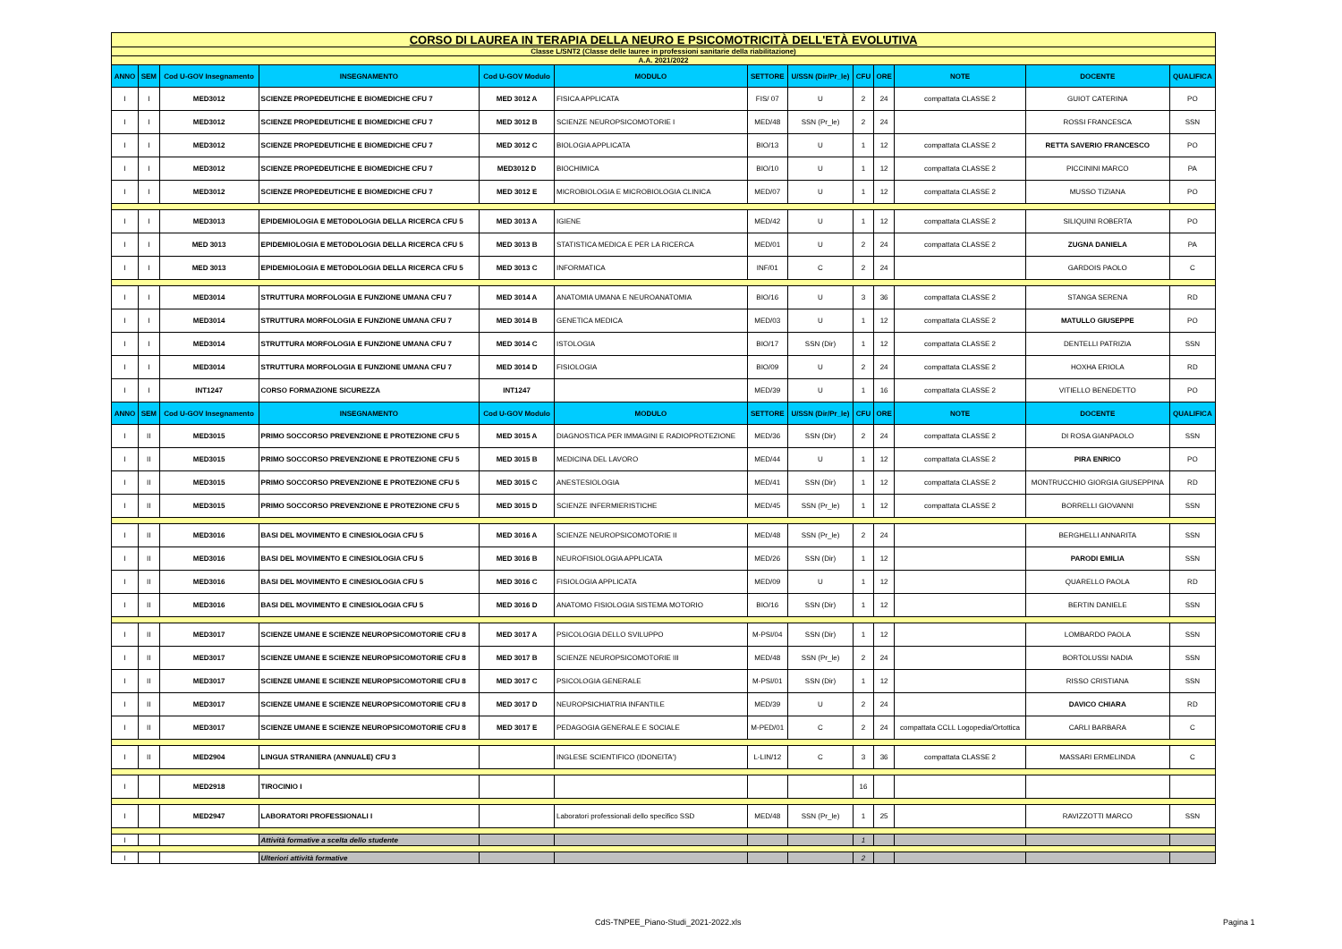| CORSO DI LAUREA IN TERAPIA DELLA NEURO E PSICOMOTRICITÀ DELL'ETÀ EVOLUTIVA | | | | | | | | | | | | |
| Classe L/SNT2 (Classe delle lauree in professioni sanitarie della riabilitazione) | | | | | | | | | | | | |
| A.A. 2021/2022 | | | | | | | | | | | | |
| ANNO | SEM | Cod U-GOV Insegnamento | INSEGNAMENTO | Cod U-GOV Modulo | MODULO | SETTORE | U/SSN (Dir/Pr_le) | CFU | ORE | NOTE | DOCENTE | QUALIFICA |
| I | I | MED3012 | SCIENZE PROPEDEUTICHE E BIOMEDICHE CFU 7 | MED 3012 A | FISICA APPLICATA | FIS/ 07 | U | 2 | 24 | compattata CLASSE 2 | GUIOT CATERINA | PO |
| I | I | MED3012 | SCIENZE PROPEDEUTICHE E BIOMEDICHE CFU 7 | MED 3012 B | SCIENZE NEUROPSICOMOTORIE I | MED/48 | SSN (Pr_le) | 2 | 24 | | ROSSI FRANCESCA | SSN |
| I | I | MED3012 | SCIENZE PROPEDEUTICHE E BIOMEDICHE CFU 7 | MED 3012 C | BIOLOGIA APPLICATA | BIO/13 | U | 1 | 12 | compattata CLASSE 2 | RETTA SAVERIO FRANCESCO | PO |
| I | I | MED3012 | SCIENZE PROPEDEUTICHE E BIOMEDICHE CFU 7 | MED3012 D | BIOCHIMICA | BIO/10 | U | 1 | 12 | compattata CLASSE 2 | PICCININI MARCO | PA |
| I | I | MED3012 | SCIENZE PROPEDEUTICHE E BIOMEDICHE CFU 7 | MED 3012 E | MICROBIOLOGIA E MICROBIOLOGIA CLINICA | MED/07 | U | 1 | 12 | compattata CLASSE 2 | MUSSO TIZIANA | PO |
| I | I | MED3013 | EPIDEMIOLOGIA E METODOLOGIA DELLA RICERCA CFU 5 | MED 3013 A | IGIENE | MED/42 | U | 1 | 12 | compattata CLASSE 2 | SILIQUINI ROBERTA | PO |
| I | I | MED 3013 | EPIDEMIOLOGIA E METODOLOGIA DELLA RICERCA CFU 5 | MED 3013 B | STATISTICA MEDICA E PER LA RICERCA | MED/01 | U | 2 | 24 | compattata CLASSE 2 | ZUGNA DANIELA | PA |
| I | I | MED 3013 | EPIDEMIOLOGIA E METODOLOGIA DELLA RICERCA CFU 5 | MED 3013 C | INFORMATICA | INF/01 | C | 2 | 24 | | GARDOIS PAOLO | C |
| I | I | MED3014 | STRUTTURA MORFOLOGIA E FUNZIONE UMANA CFU 7 | MED 3014 A | ANATOMIA UMANA E NEUROANATOMIA | BIO/16 | U | 3 | 36 | compattata CLASSE 2 | STANGA SERENA | RD |
| I | I | MED3014 | STRUTTURA MORFOLOGIA E FUNZIONE UMANA CFU 7 | MED 3014 B | GENETICA MEDICA | MED/03 | U | 1 | 12 | compattata CLASSE 2 | MATULLO GIUSEPPE | PO |
| I | I | MED3014 | STRUTTURA MORFOLOGIA E FUNZIONE UMANA CFU 7 | MED 3014 C | ISTOLOGIA | BIO/17 | SSN (Dir) | 1 | 12 | compattata CLASSE 2 | DENTELLI PATRIZIA | SSN |
| I | I | MED3014 | STRUTTURA MORFOLOGIA E FUNZIONE UMANA CFU 7 | MED 3014 D | FISIOLOGIA | BIO/09 | U | 2 | 24 | compattata CLASSE 2 | HOXHA ERIOLA | RD |
| I | I | INT1247 | CORSO FORMAZIONE SICUREZZA | INT1247 | | MED/39 | U | 1 | 16 | compattata CLASSE 2 | VITIELLO BENEDETTO | PO |
| ANNO | SEM | Cod U-GOV Insegnamento | INSEGNAMENTO | Cod U-GOV Modulo | MODULO | SETTORE | U/SSN (Dir/Pr_le) | CFU | ORE | NOTE | DOCENTE | QUALIFICA |
| I | II | MED3015 | PRIMO SOCCORSO PREVENZIONE E PROTEZIONE CFU 5 | MED 3015 A | DIAGNOSTICA PER IMMAGINI E RADIOPROTEZIONE | MED/36 | SSN (Dir) | 2 | 24 | compattata CLASSE 2 | DI ROSA GIANPAOLO | SSN |
| I | II | MED3015 | PRIMO SOCCORSO PREVENZIONE E PROTEZIONE CFU 5 | MED 3015 B | MEDICINA DEL LAVORO | MED/44 | U | 1 | 12 | compattata CLASSE 2 | PIRA ENRICO | PO |
| I | II | MED3015 | PRIMO SOCCORSO PREVENZIONE E PROTEZIONE CFU 5 | MED 3015 C | ANESTESIOLOGIA | MED/41 | SSN (Dir) | 1 | 12 | compattata CLASSE 2 | MONTRUCCHIO GIORGIA GIUSEPPINA | RD |
| I | II | MED3015 | PRIMO SOCCORSO PREVENZIONE E PROTEZIONE CFU 5 | MED 3015 D | SCIENZE INFERMIERISTICHE | MED/45 | SSN (Pr_le) | 1 | 12 | compattata CLASSE 2 | BORRELLI GIOVANNI | SSN |
| I | II | MED3016 | BASI DEL MOVIMENTO E CINESIOLOGIA CFU 5 | MED 3016 A | SCIENZE NEUROPSICOMOTORIE II | MED/48 | SSN (Pr_le) | 2 | 24 | | BERGHELLI ANNARITA | SSN |
| I | II | MED3016 | BASI DEL MOVIMENTO E CINESIOLOGIA CFU 5 | MED 3016 B | NEUROFISIOLOGIA APPLICATA | MED/26 | SSN (Dir) | 1 | 12 | | PARODI EMILIA | SSN |
| I | II | MED3016 | BASI DEL MOVIMENTO E CINESIOLOGIA CFU 5 | MED 3016 C | FISIOLOGIA APPLICATA | MED/09 | U | 1 | 12 | | QUARELLO PAOLA | RD |
| I | II | MED3016 | BASI DEL MOVIMENTO E CINESIOLOGIA CFU 5 | MED 3016 D | ANATOMO FISIOLOGIA SISTEMA MOTORIO | BIO/16 | SSN (Dir) | 1 | 12 | | BERTIN DANIELE | SSN |
| I | II | MED3017 | SCIENZE UMANE E SCIENZE NEUROPSICOMOTORIE CFU 8 | MED 3017 A | PSICOLOGIA DELLO SVILUPPO | M-PSI/04 | SSN (Dir) | 1 | 12 | | LOMBARDO PAOLA | SSN |
| I | II | MED3017 | SCIENZE UMANE E SCIENZE NEUROPSICOMOTORIE CFU 8 | MED 3017 B | SCIENZE NEUROPSICOMOTORIE III | MED/48 | SSN (Pr_le) | 2 | 24 | | BORTOLUSSI NADIA | SSN |
| I | II | MED3017 | SCIENZE UMANE E SCIENZE NEUROPSICOMOTORIE CFU 8 | MED 3017 C | PSICOLOGIA GENERALE | M-PSI/01 | SSN (Dir) | 1 | 12 | | RISSO CRISTIANA | SSN |
| I | II | MED3017 | SCIENZE UMANE E SCIENZE NEUROPSICOMOTORIE CFU 8 | MED 3017 D | NEUROPSICHIATRIA INFANTILE | MED/39 | U | 2 | 24 | | DAVICO CHIARA | RD |
| I | II | MED3017 | SCIENZE UMANE E SCIENZE NEUROPSICOMOTORIE CFU 8 | MED 3017 E | PEDAGOGIA GENERALE E SOCIALE | M-PED/01 | C | 2 | 24 | compattata CCLL Logopedia/Ortottica | CARLI BARBARA | C |
| I | II | MED2904 | LINGUA STRANIERA (ANNUALE) CFU 3 | | INGLESE SCIENTIFICO (IDONEITA') | L-LIN/12 | C | 3 | 36 | compattata CLASSE 2 | MASSARI ERMELINDA | C |
| I | | MED2918 | TIROCINIO I | | | | | 16 | | | | |
| I | | MED2947 | LABORATORI PROFESSIONALI I | | Laboratori professionali dello specifico SSD | MED/48 | SSN (Pr_le) | 1 | 25 | | RAVIZZOTTI MARCO | SSN |
| I | | | Attività formative a scelta dello studente | | | | | 1 | | | | |
| I | | | Ulteriori attività formative | | | | | 2 | | | | |
CdS-TNPEE_Piano-Studi_2021-2022.xls
Pagina 1